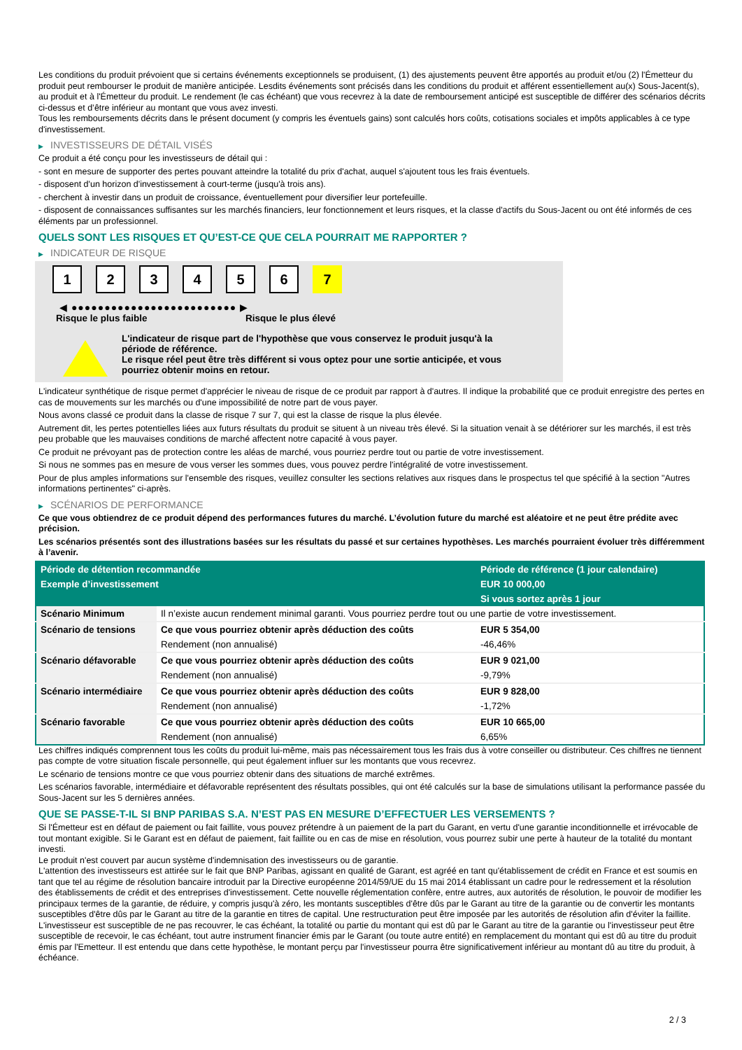Les conditions du produit prévoient que si certains événements exceptionnels se produisent, (1) des ajustements peuvent être apportés au produit et/ou (2) l'Émetteur du produit peut rembourser le produit de manière anticipée. Lesdits événements sont précisés dans les conditions du produit et afférent essentiellement au(x) Sous-Jacent(s), au produit et à l'Émetteur du produit. Le rendement (le cas échéant) que vous recevrez à la date de remboursement anticipé est susceptible de différer des scénarios décrits ci-dessus et d’être inférieur au montant que vous avez investi.
Tous les remboursements décrits dans le présent document (y compris les éventuels gains) sont calculés hors coûts, cotisations sociales et impôts applicables à ce type d'investissement.
▶ INVESTISSEURS DE DÉTAIL VISÉS
Ce produit a été conçu pour les investisseurs de détail qui :
- sont en mesure de supporter des pertes pouvant atteindre la totalité du prix d'achat, auquel s'ajoutent tous les frais éventuels.
- disposent d'un horizon d'investissement à court-terme (jusqu'à trois ans).
- cherchent à investir dans un produit de croissance, éventuellement pour diversifier leur portefeuille.
- disposent de connaissances suffisantes sur les marchés financiers, leur fonctionnement et leurs risques, et la classe d'actifs du Sous-Jacent ou ont été informés de ces éléments par un professionnel.
QUELS SONT LES RISQUES ET QU’EST-CE QUE CELA POURRAIT ME RAPPORTER ?
▶ INDICATEUR DE RISQUE
1 2 3 4 5 6 7
◀ ●●●●●●●●●●●●●●●●●●●●●●●●● ▶
Risque le plus faible Risque le plus élevé
L'indicateur de risque part de l'hypothèse que vous conservez le produit jusqu'à la
période de référence.
Le risque réel peut être très différent si vous optez pour une sortie anticipée, et vous
pourriez obtenir moins en retour.
L'indicateur synthétique de risque permet d'apprécier le niveau de risque de ce produit par rapport à d'autres. Il indique la probabilité que ce produit enregistre des pertes en cas de mouvements sur les marchés ou d'une impossibilité de notre part de vous payer.
Nous avons classé ce produit dans la classe de risque 7 sur 7, qui est la classe de risque la plus élevée.
Autrement dit, les pertes potentielles liées aux futurs résultats du produit se situent à un niveau très élevé. Si la situation venait à se détériorer sur les marchés, il est très peu probable que les mauvaises conditions de marché affectent notre capacité à vous payer.
Ce produit ne prévoyant pas de protection contre les aléas de marché, vous pourriez perdre tout ou partie de votre investissement.
Si nous ne sommes pas en mesure de vous verser les sommes dues, vous pouvez perdre l'intégralité de votre investissement.
Pour de plus amples informations sur l'ensemble des risques, veuillez consulter les sections relatives aux risques dans le prospectus tel que spécifié à la section "Autres informations pertinentes" ci-après.
▶ SCÉNARIOS DE PERFORMANCE
Ce que vous obtiendrez de ce produit dépend des performances futures du marché. L’évolution future du marché est aléatoire et ne peut être prédite avec précision.
Les scénarios présentés sont des illustrations basées sur les résultats du passé et sur certaines hypothèses. Les marchés pourraient évoluer très différemment à l’avenir.
| Période de détention recommandée | | Période de référence (1 jour calendaire) |
| --- | --- | --- |
| Exemple d’investissement | | EUR 10 000,00 |
| | | Si vous sortez après 1 jour |
| Scénario Minimum | Il n’existe aucun rendement minimal garanti. Vous pourriez perdre tout ou une partie de votre investissement. | |
| Scénario de tensions | Ce que vous pourriez obtenir après déduction des coûts | EUR 5 354,00 |
| | Rendement (non annualisé) | -46,46% |
| Scénario défavorable | Ce que vous pourriez obtenir après déduction des coûts | EUR 9 021,00 |
| | Rendement (non annualisé) | -9,79% |
| Scénario intermédiaire | Ce que vous pourriez obtenir après déduction des coûts | EUR 9 828,00 |
| | Rendement (non annualisé) | -1,72% |
| Scénario favorable | Ce que vous pourriez obtenir après déduction des coûts | EUR 10 665,00 |
| | Rendement (non annualisé) | 6,65% |
Les chiffres indiqués comprennent tous les coûts du produit lui-même, mais pas nécessairement tous les frais dus à votre conseiller ou distributeur. Ces chiffres ne tiennent pas compte de votre situation fiscale personnelle, qui peut également influer sur les montants que vous recevrez.
Le scénario de tensions montre ce que vous pourriez obtenir dans des situations de marché extrêmes.
Les scénarios favorable, intermédiaire et défavorable représentent des résultats possibles, qui ont été calculés sur la base de simulations utilisant la performance passée du Sous-Jacent sur les 5 dernières années.
QUE SE PASSE-T-IL SI BNP PARIBAS S.A. N’EST PAS EN MESURE D’EFFECTUER LES VERSEMENTS ?
Si l'Émetteur est en défaut de paiement ou fait faillite, vous pouvez prétendre à un paiement de la part du Garant, en vertu d'une garantie inconditionnelle et irrévocable de tout montant exigible. Si le Garant est en défaut de paiement, fait faillite ou en cas de mise en résolution, vous pourrez subir une perte à hauteur de la totalité du montant investi.
Le produit n'est couvert par aucun système d'indemnisation des investisseurs ou de garantie.
L'attention des investisseurs est attirée sur le fait que BNP Paribas, agissant en qualité de Garant, est agréé en tant qu'établissement de crédit en France et est soumis en tant que tel au régime de résolution bancaire introduit par la Directive européenne 2014/59/UE du 15 mai 2014 établissant un cadre pour le redressement et la résolution des établissements de crédit et des entreprises d'investissement. Cette nouvelle réglementation confère, entre autres, aux autorités de résolution, le pouvoir de modifier les principaux termes de la garantie, de réduire, y compris jusqu'à zéro, les montants susceptibles d'être dûs par le Garant au titre de la garantie ou de convertir les montants susceptibles d'être dûs par le Garant au titre de la garantie en titres de capital. Une restructuration peut être imposée par les autorités de résolution afin d'éviter la faillite. L'investisseur est susceptible de ne pas recouvrer, le cas échéant, la totalité ou partie du montant qui est dû par le Garant au titre de la garantie ou l'investisseur peut être susceptible de recevoir, le cas échéant, tout autre instrument financier émis par le Garant (ou toute autre entité) en remplacement du montant qui est dû au titre du produit émis par l'Emetteur. Il est entendu que dans cette hypothèse, le montant perçu par l'investisseur pourra être significativement inférieur au montant dû au titre du produit, à échéance.
2 / 3